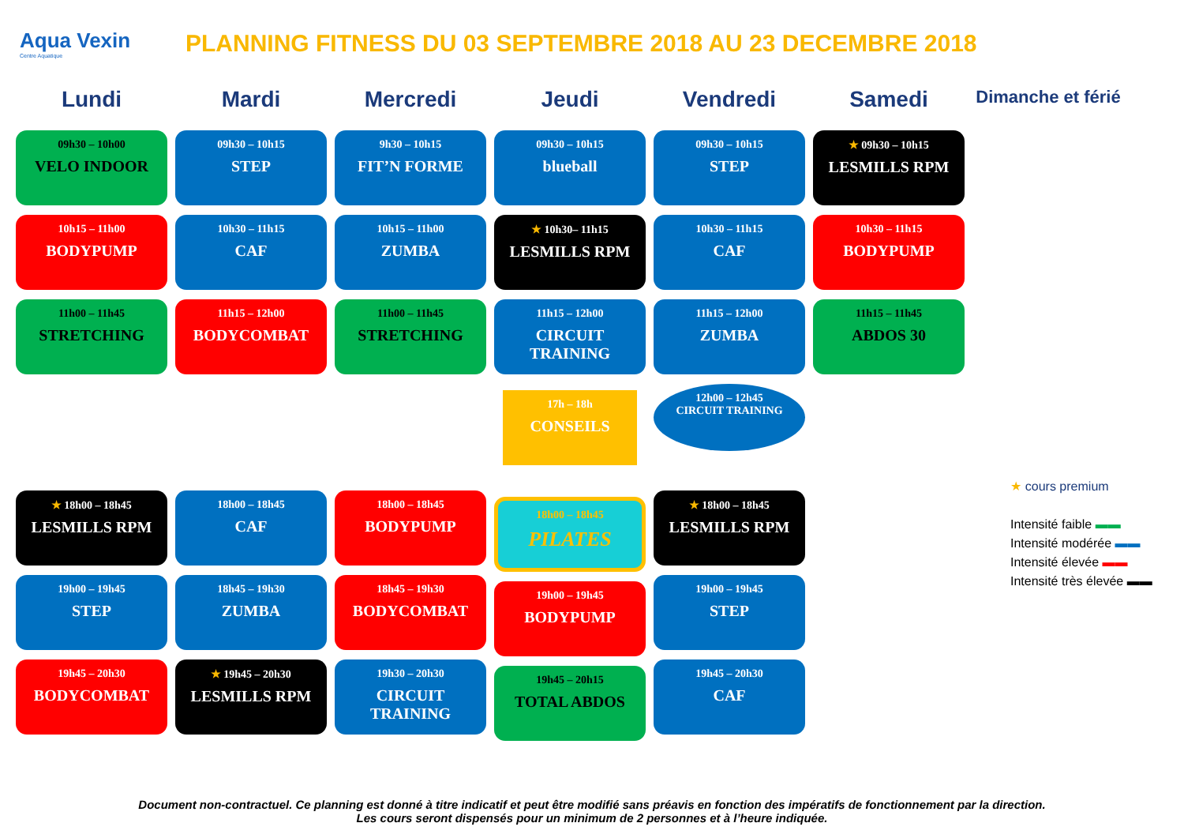Aqua Vexin
Centre Aquatique
PLANNING FITNESS DU 03 SEPTEMBRE 2018 AU 23 DECEMBRE 2018
Lundi
09h30 – 10h00
VELO INDOOR
10h15 – 11h00
BODYPUMP
11h00 – 11h45
STRETCHING
★ 18h00 – 18h45
LESMILLS RPM
19h00 – 19h45
STEP
19h45 – 20h30
BODYCOMBAT
Mardi
09h30 – 10h15
STEP
10h30 – 11h15
CAF
11h15 – 12h00
BODYCOMBAT
18h00 – 18h45
CAF
18h45 – 19h30
ZUMBA
★ 19h45 – 20h30
LESMILLS RPM
Mercredi
9h30 – 10h15
FIT’N FORME
10h15 – 11h00
ZUMBA
11h00 – 11h45
STRETCHING
18h00 – 18h45
BODYPUMP
18h45 – 19h30
BODYCOMBAT
19h30 – 20h30
CIRCUIT TRAINING
Jeudi
09h30 – 10h15
blueball
★ 10h30– 11h15
LESMILLS RPM
11h15 – 12h00
CIRCUIT TRAINING
17h – 18h
CONSEILS
18h00 – 18h45
PILATES
19h00 – 19h45
BODYPUMP
19h45 – 20h15
TOTAL ABDOS
Vendredi
09h30 – 10h15
STEP
10h30 – 11h15
CAF
11h15 – 12h00
ZUMBA
12h00 – 12h45
CIRCUIT TRAINING
★ 18h00 – 18h45
LESMILLS RPM
19h00 – 19h45
STEP
19h45 – 20h30
CAF
Samedi
★ 09h30 – 10h15
LESMILLS RPM
10h30 – 11h15
BODYPUMP
11h15 – 11h45
ABDOS 30
Dimanche et férié
★ cours premium
Intensité faible ▬▬
Intensité modérée ▬▬
Intensité élevée ▬▬
Intensité très élevée ▬▬
Document non-contractuel. Ce planning est donné à titre indicatif et peut être modifié sans préavis en fonction des impératifs de fonctionnement par la direction.
Les cours seront dispensés pour un minimum de 2 personnes et à l’heure indiquée.